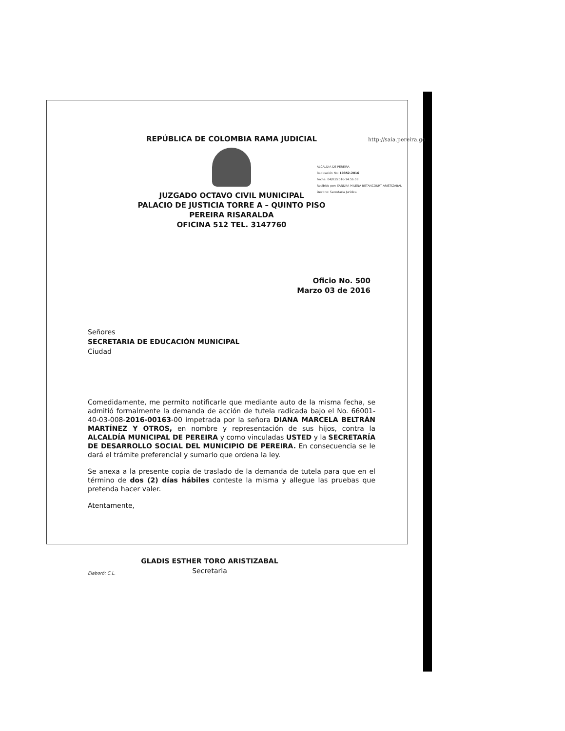http://saia.pereira.go
ALCALDIA DE PEREIRA
Radicación No: 10352-2016
Fecha: 04/03/2016-14:56:08
Recibido por: SANDRA MILENA BETANCOURT ARISTIZABAL
Destino: Secretaría Jurídica
REPÚBLICA DE COLOMBIA RAMA JUDICIAL
JUZGADO OCTAVO CIVIL MUNICIPAL
PALACIO DE JUSTICIA TORRE A – QUINTO PISO
PEREIRA RISARALDA
OFICINA 512 TEL. 3147760
Oficio No. 500
Marzo 03 de 2016
Señores
SECRETARIA DE EDUCACIÓN MUNICIPAL
Ciudad
Comedidamente, me permito notificarle que mediante auto de la misma fecha, se admitió formalmente la demanda de acción de tutela radicada bajo el No. 66001-40-03-008-2016-00163-00 impetrada por la señora DIANA MARCELA BELTRÁN MARTÍNEZ Y OTROS, en nombre y representación de sus hijos, contra la ALCALDÍA MUNICIPAL DE PEREIRA y como vinculadas USTED y la SECRETARÍA DE DESARROLLO SOCIAL DEL MUNICIPIO DE PEREIRA. En consecuencia se le dará el trámite preferencial y sumario que ordena la ley.
Se anexa a la presente copia de traslado de la demanda de tutela para que en el término de dos (2) días hábiles conteste la misma y allegue las pruebas que pretenda hacer valer.
Atentamente,
GLADIS ESTHER TORO ARISTIZABAL
Secretaria
Elaboró: C.L.